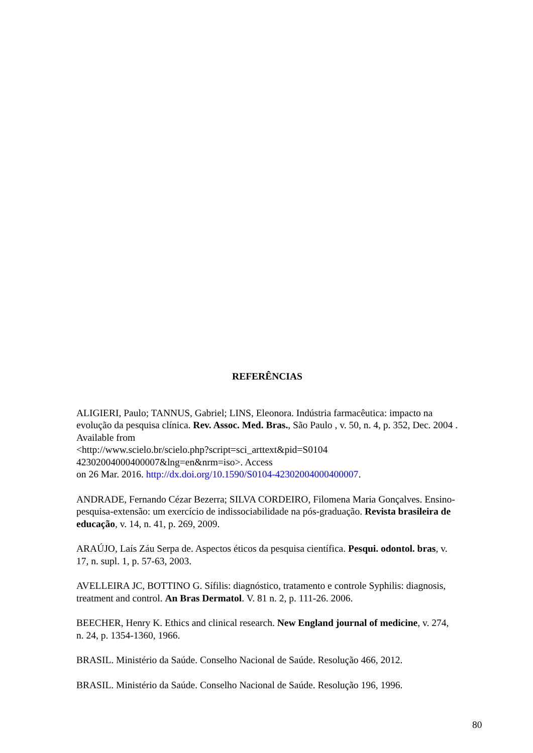REFERÊNCIAS
ALIGIERI, Paulo; TANNUS, Gabriel; LINS, Eleonora. Indústria farmacêutica: impacto na evolução da pesquisa clínica. Rev. Assoc. Med. Bras., São Paulo , v. 50, n. 4, p. 352, Dec. 2004 . Available from
<http://www.scielo.br/scielo.php?script=sci_arttext&pid=S0104
42302004000400007&lng=en&nrm=iso>. Access
on 26 Mar. 2016. http://dx.doi.org/10.1590/S0104-42302004000400007.
ANDRADE, Fernando Cézar Bezerra; SILVA CORDEIRO, Filomena Maria Gonçalves. Ensino-pesquisa-extensão: um exercício de indissociabilidade na pós-graduação. Revista brasileira de educação, v. 14, n. 41, p. 269, 2009.
ARAÚJO, Laís Záu Serpa de. Aspectos éticos da pesquisa científica. Pesqui. odontol. bras, v. 17, n. supl. 1, p. 57-63, 2003.
AVELLEIRA JC, BOTTINO G. Sífilis: diagnóstico, tratamento e controle Syphilis: diagnosis, treatment and control. An Bras Dermatol. V. 81 n. 2, p. 111-26. 2006.
BEECHER, Henry K. Ethics and clinical research. New England journal of medicine, v. 274, n. 24, p. 1354-1360, 1966.
BRASIL. Ministério da Saúde. Conselho Nacional de Saúde. Resolução 466, 2012.
BRASIL. Ministério da Saúde. Conselho Nacional de Saúde. Resolução 196, 1996.
80